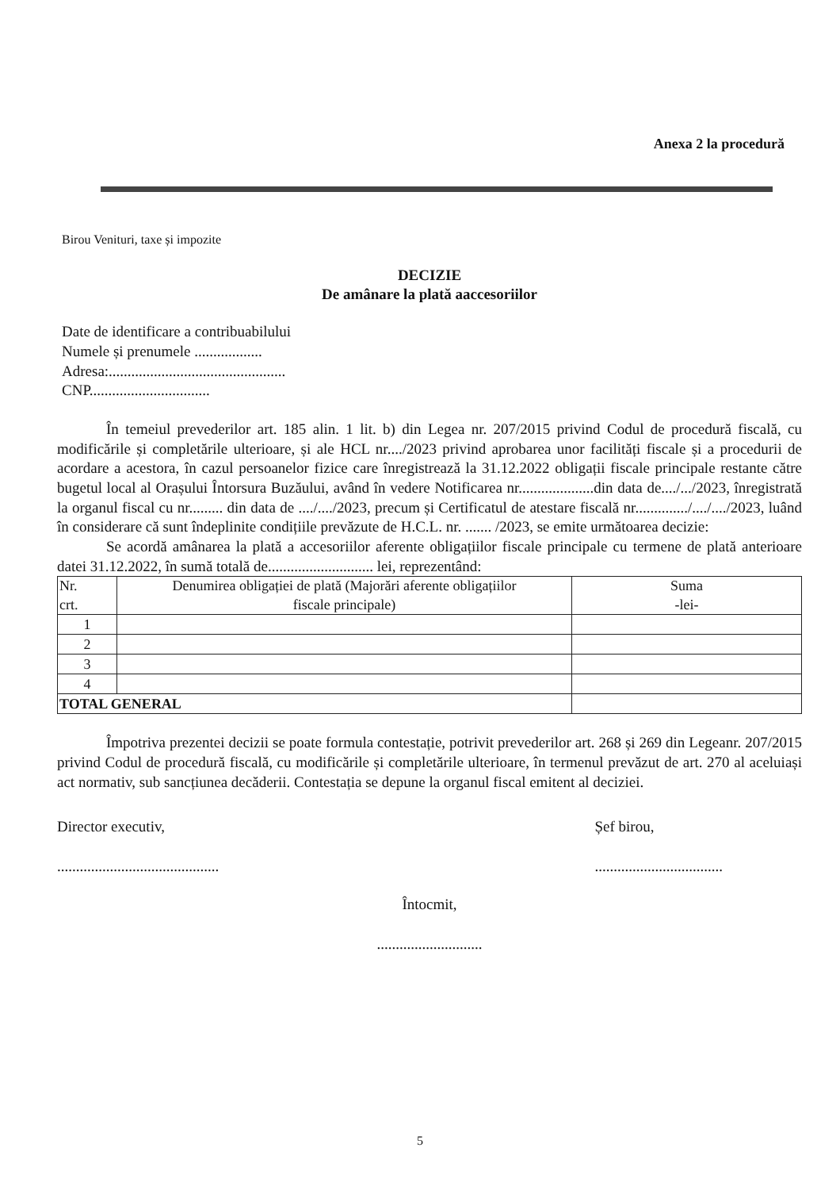Anexa 2 la procedură
Birou Venituri, taxe și impozite
DECIZIE
De amânare la plată aaccesoriilor
Date de identificare a contribuabilului
Numele și prenumele ..................
Adresa:...............................................
CNP................................
În temeiul prevederilor art. 185 alin. 1 lit. b) din Legea nr. 207/2015 privind Codul de procedură fiscală, cu modificările și completările ulterioare, și ale HCL nr..../2023 privind aprobarea unor facilități fiscale și a procedurii de acordare a acestora, în cazul persoanelor fizice care înregistrează la 31.12.2022 obligații fiscale principale restante către bugetul local al Orașului Întorsura Buzăului, având în vedere Notificarea nr....................din data de..../.../2023, înregistrată la organul fiscal cu nr......... din data de ..../..../2023, precum și Certificatul de atestare fiscală nr............../..../..../2023, luând în considerare că sunt îndeplinite condițiile prevăzute de H.C.L. nr. ....... /2023, se emite următoarea decizie:
Se acordă amânarea la plată a accesoriilor aferente obligațiilor fiscale principale cu termene de plată anterioare datei 31.12.2022, în sumă totală de............................ lei, reprezentând:
| Nr. crt. | Denumirea obligației de plată (Majorări aferente obligațiilor fiscale principale) | Suma -lei- |
| --- | --- | --- |
| 1 | | |
| 2 | | |
| 3 | | |
| 4 | | |
| TOTAL GENERAL | | |
Împotriva prezentei decizii se poate formula contestație, potrivit prevederilor art. 268 și 269 din Legeanr. 207/2015 privind Codul de procedură fiscală, cu modificările și completările ulterioare, în termenul prevăzut de art. 270 al aceluiași act normativ, sub sancțiunea decăderii. Contestația se depune la organul fiscal emitent al deciziei.
Director executiv,
...........................................
Șef birou,
..................................
Întocmit,
............................
5